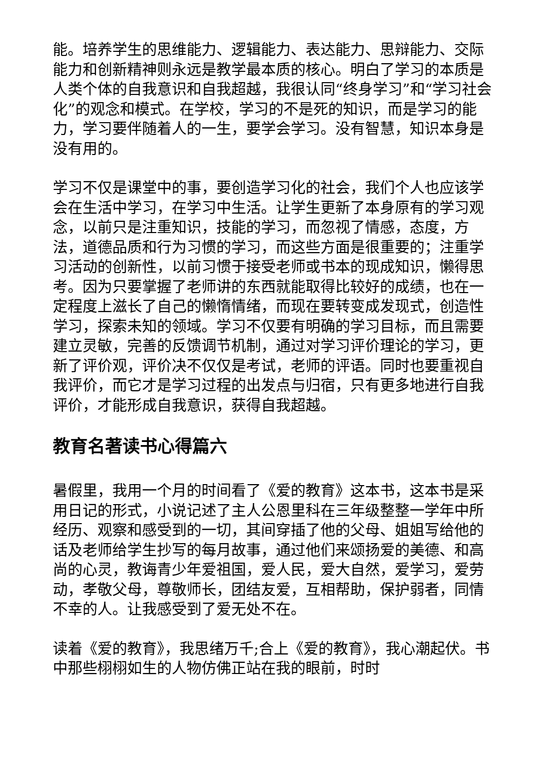能。培养学生的思维能力、逻辑能力、表达能力、思辩能力、交际能力和创新精神则永远是教学最本质的核心。明白了学习的本质是人类个体的自我意识和自我超越，我很认同“终身学习”和“学习社会化”的观念和模式。在学校，学习的不是死的知识，而是学习的能力，学习要伴随着人的一生，要学会学习。没有智慧，知识本身是没有用的。
学习不仅是课堂中的事，要创造学习化的社会，我们个人也应该学会在生活中学习，在学习中生活。让学生更新了本身原有的学习观念，以前只是注重知识，技能的学习，而忽视了情感，态度，方法，道德品质和行为习惯的学习，而这些方面是很重要的；注重学习活动的创新性，以前习惯于接受老师或书本的现成知识，懒得思考。因为只要掌握了老师讲的东西就能取得比较好的成绩，也在一定程度上滋长了自己的懒惰情绪，而现在要转变成发现式，创造性学习，探索未知的领域。学习不仅要有明确的学习目标，而且需要建立灵敏，完善的反馈调节机制，通过对学习评价理论的学习，更新了评价观，评价决不仅仅是考试，老师的评语。同时也要重视自我评价，而它才是学习过程的出发点与归宿，只有更多地进行自我评价，才能形成自我意识，获得自我超越。
教育名著读书心得篇六
暑假里，我用一个月的时间看了《爱的教育》这本书，这本书是采用日记的形式，小说记述了主人公恩里科在三年级整整一学年中所经历、观察和感受到的一切，其间穿插了他的父母、姐姐写给他的话及老师给学生抄写的每月故事，通过他们来颂扬爱的美德、和高尚的心灵，教诲青少年爱祖国，爱人民，爱大自然，爱学习，爱劳动，孝敬父母，尊敬师长，团结友爱，互相帮助，保护弱者，同情不幸的人。让我感受到了爱无处不在。
读着《爱的教育》，我思绪万千;合上《爱的教育》，我心潮起伏。书中那些栩栩如生的人物仿佛正站在我的眼前，时时